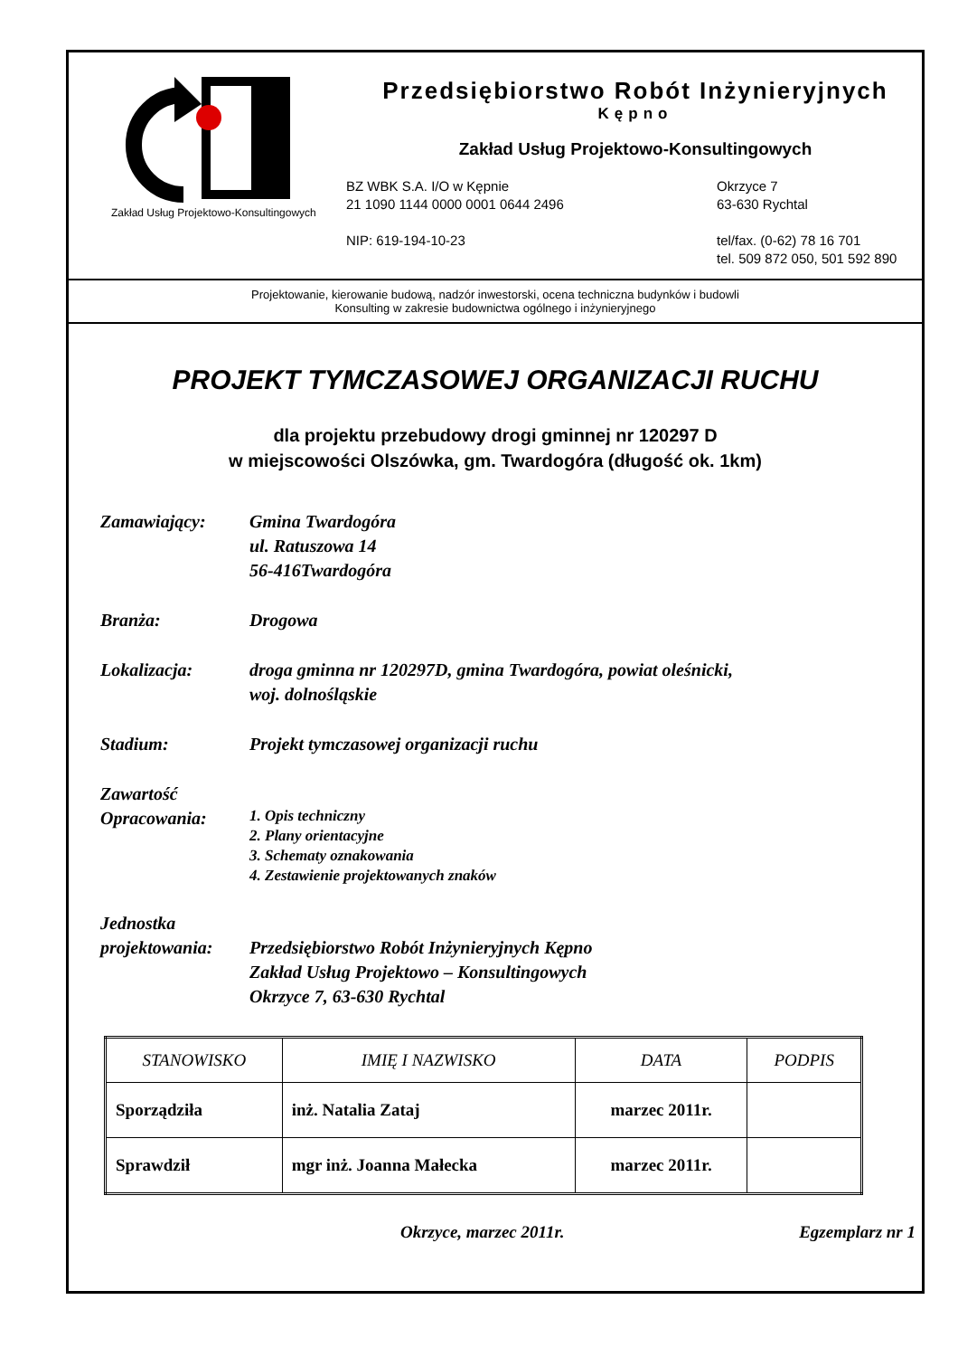Zakład Usług Projektowo-Konsultingowych
Przedsiębiorstwo Robót Inżynieryjnych
Kępno
Zakład Usług Projektowo-Konsultingowych
BZ WBK S.A. I/O w Kępnie
21 1090 1144 0000 0001 0644 2496
NIP: 619-194-10-23
Okrzyce 7
63-630 Rychtal
tel/fax. (0-62) 78 16 701
tel. 509 872 050, 501 592 890
Projektowanie, kierowanie budową, nadzór inwestorski, ocena techniczna budynków i budowli
Konsulting w zakresie budownictwa ogólnego i inżynieryjnego
PROJEKT TYMCZASOWEJ ORGANIZACJI RUCHU
dla projektu przebudowy drogi gminnej nr 120297 D
w miejscowości Olszówka, gm. Twardogóra (długość ok. 1km)
Zamawiający: Gmina Twardogóra
ul. Ratuszowa 14
56-416Twardogóra
Branża: Drogowa
Lokalizacja: droga gminna nr 120297D, gmina Twardogóra, powiat oleśnicki,
woj. dolnośląskie
Stadium: Projekt tymczasowej organizacji ruchu
Zawartość
Opracowania:
1. Opis techniczny
2. Plany orientacyjne
3. Schematy oznakowania
4. Zestawienie projektowanych znaków
Jednostka
projektowania:
Przedsiębiorstwo Robót Inżynieryjnych Kępno
Zakład Usług Projektowo – Konsultingowych
Okrzyce 7, 63-630 Rychtal
| STANOWISKO | IMIĘ I NAZWISKO | DATA | PODPIS |
| --- | --- | --- | --- |
| Sporządziła | inż. Natalia Zataj | marzec 2011r. | |
| Sprawdził | mgr inż. Joanna Małecka | marzec 2011r. | |
Okrzyce, marzec 2011r. Egzemplarz nr 1